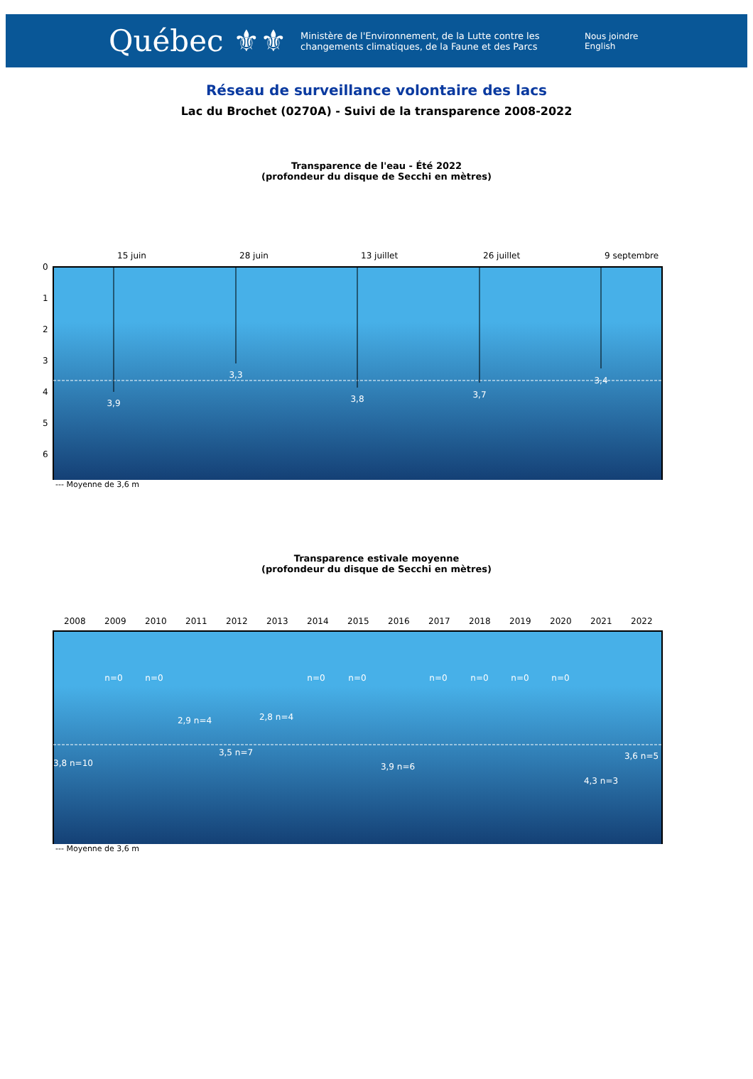Québec ⚜⚜
Ministère de l'Environnement, de la Lutte contre les changements climatiques, de la Faune et des Parcs
Nous joindre
English
Réseau de surveillance volontaire des lacs
Lac du Brochet (0270A) - Suivi de la transparence 2008-2022
Transparence de l'eau - Été 2022
(profondeur du disque de Secchi en mètres)
0
1
2
3
4
5
6
3,9
3,3
3,8
3,7
3,4
15 juin
28 juin
13 juillet
26 juillet
9 septembre
--- Moyenne de 3,6 m
Transparence estivale moyenne
(profondeur du disque de Secchi en mètres)
2008
2009
2010
2011
2012
2013
2014
2015
2016
2017
2018
2019
2020
2021
2022
n=0
n=0
n=0
n=0
n=0
n=0
n=0
n=0
3,8 n=10
2,9 n=4
3,5 n=7
2,8 n=4
3,9 n=6
4,3 n=3
3,6 n=5
--- Moyenne de 3,6 m